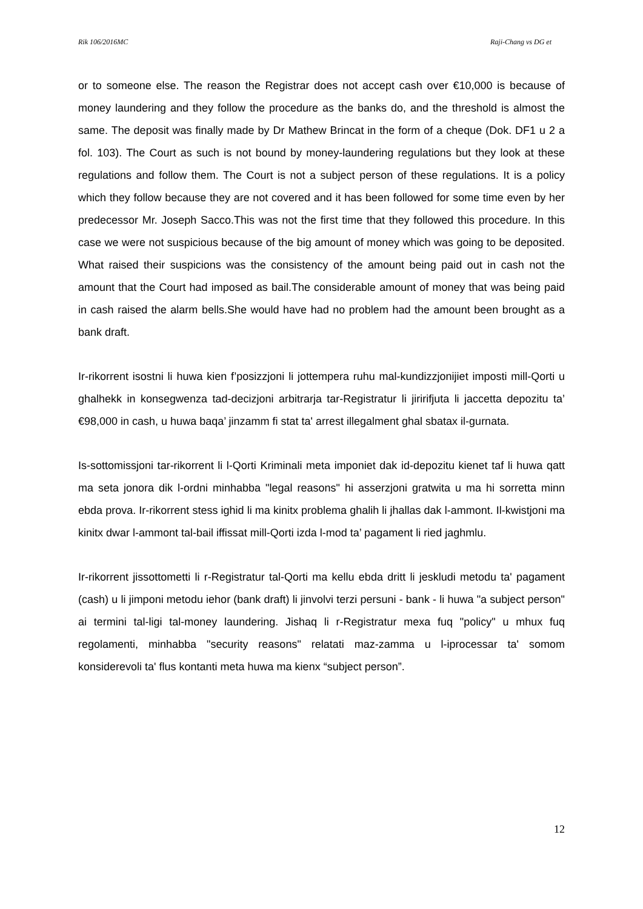Rik 106/2016MC Raji-Chang vs DG et
or to someone else. The reason the Registrar does not accept cash over €10,000 is because of money laundering and they follow the procedure as the banks do, and the threshold is almost the same. The deposit was finally made by Dr Mathew Brincat in the form of a cheque (Dok. DF1 u 2 a fol. 103). The Court as such is not bound by money-laundering regulations but they look at these regulations and follow them. The Court is not a subject person of these regulations. It is a policy which they follow because they are not covered and it has been followed for some time even by her predecessor Mr. Joseph Sacco.This was not the first time that they followed this procedure. In this case we were not suspicious because of the big amount of money which was going to be deposited. What raised their suspicions was the consistency of the amount being paid out in cash not the amount that the Court had imposed as bail.The considerable amount of money that was being paid in cash raised the alarm bells.She would have had no problem had the amount been brought as a bank draft.
Ir-rikorrent isostni li huwa kien f’posizzjoni li jottempera ruhu mal-kundizzjonijiet imposti mill-Qorti u ghalhekk in konsegwenza tad-decizjoni arbitrarja tar-Registratur li jiririfjuta li jaccetta depozitu ta’ €98,000 in cash, u huwa baqa’ jinzamm fi stat ta' arrest illegalment ghal sbatax il-gurnata.
Is-sottomissjoni tar-rikorrent li l-Qorti Kriminali meta imponiet dak id-depozitu kienet taf li huwa qatt ma seta jonora dik l-ordni minhabba "legal reasons" hi asserzjoni gratwita u ma hi sorretta minn ebda prova. Ir-rikorrent stess ighid li ma kinitx problema ghalih li jhallas dak l-ammont. Il-kwistjoni ma kinitx dwar l-ammont tal-bail iffissat mill-Qorti izda l-mod ta’ pagament li ried jaghmlu.
Ir-rikorrent jissottometti li r-Registratur tal-Qorti ma kellu ebda dritt li jeskludi metodu ta' pagament (cash) u li jimponi metodu iehor (bank draft) li jinvolvi terzi persuni - bank - li huwa "a subject person" ai termini tal-ligi tal-money laundering. Jishaq li r-Registratur mexa fuq "policy" u mhux fuq regolamenti, minhabba "security reasons" relatati maz-zamma u l-iprocessar ta' somom konsiderevoli ta' flus kontanti meta huwa ma kienx “subject person”.
12